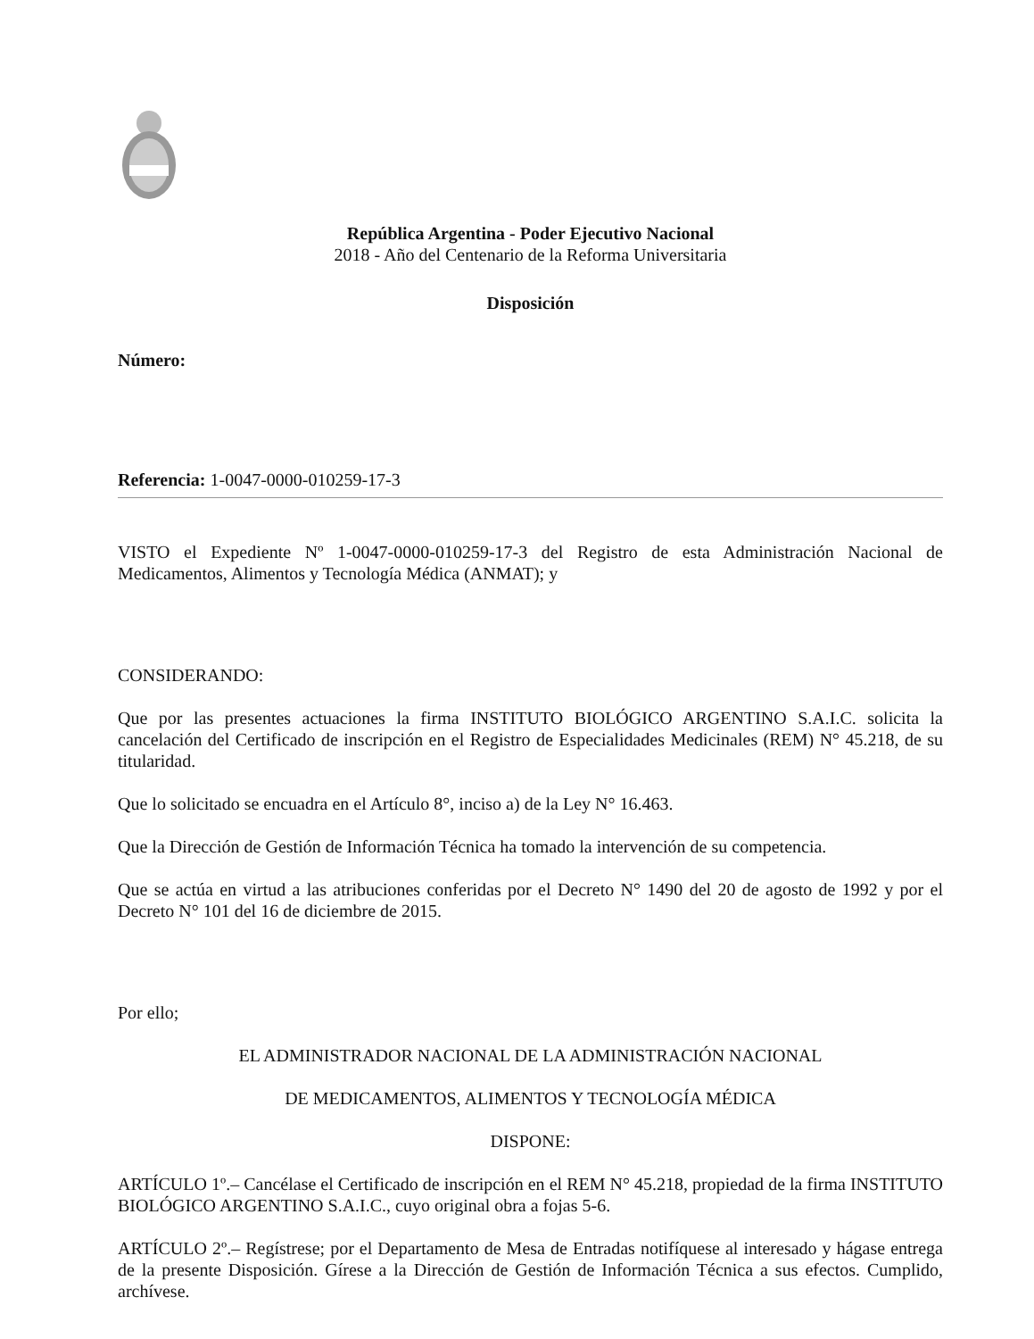República Argentina - Poder Ejecutivo Nacional
2018 - Año del Centenario de la Reforma Universitaria
Disposición
Número:
Referencia: 1-0047-0000-010259-17-3
VISTO el Expediente Nº 1-0047-0000-010259-17-3 del Registro de esta Administración Nacional de Medicamentos, Alimentos y Tecnología Médica (ANMAT); y
CONSIDERANDO:
Que por las presentes actuaciones la firma INSTITUTO BIOLÓGICO ARGENTINO S.A.I.C. solicita la cancelación del Certificado de inscripción en el Registro de Especialidades Medicinales (REM) N° 45.218, de su titularidad.
Que lo solicitado se encuadra en el Artículo 8°, inciso a) de la Ley N° 16.463.
Que la Dirección de Gestión de Información Técnica ha tomado la intervención de su competencia.
Que se actúa en virtud a las atribuciones conferidas por el Decreto N° 1490 del 20 de agosto de 1992 y por el Decreto N° 101 del 16 de diciembre de 2015.
Por ello;
EL ADMINISTRADOR NACIONAL DE LA ADMINISTRACIÓN NACIONAL
DE MEDICAMENTOS, ALIMENTOS Y TECNOLOGÍA MÉDICA
DISPONE:
ARTÍCULO 1º.– Cancélase el Certificado de inscripción en el REM N° 45.218, propiedad de la firma INSTITUTO BIOLÓGICO ARGENTINO S.A.I.C., cuyo original obra a fojas 5-6.
ARTÍCULO 2º.– Regístrese; por el Departamento de Mesa de Entradas notifíquese al interesado y hágase entrega de la presente Disposición. Gírese a la Dirección de Gestión de Información Técnica a sus efectos. Cumplido, archívese.